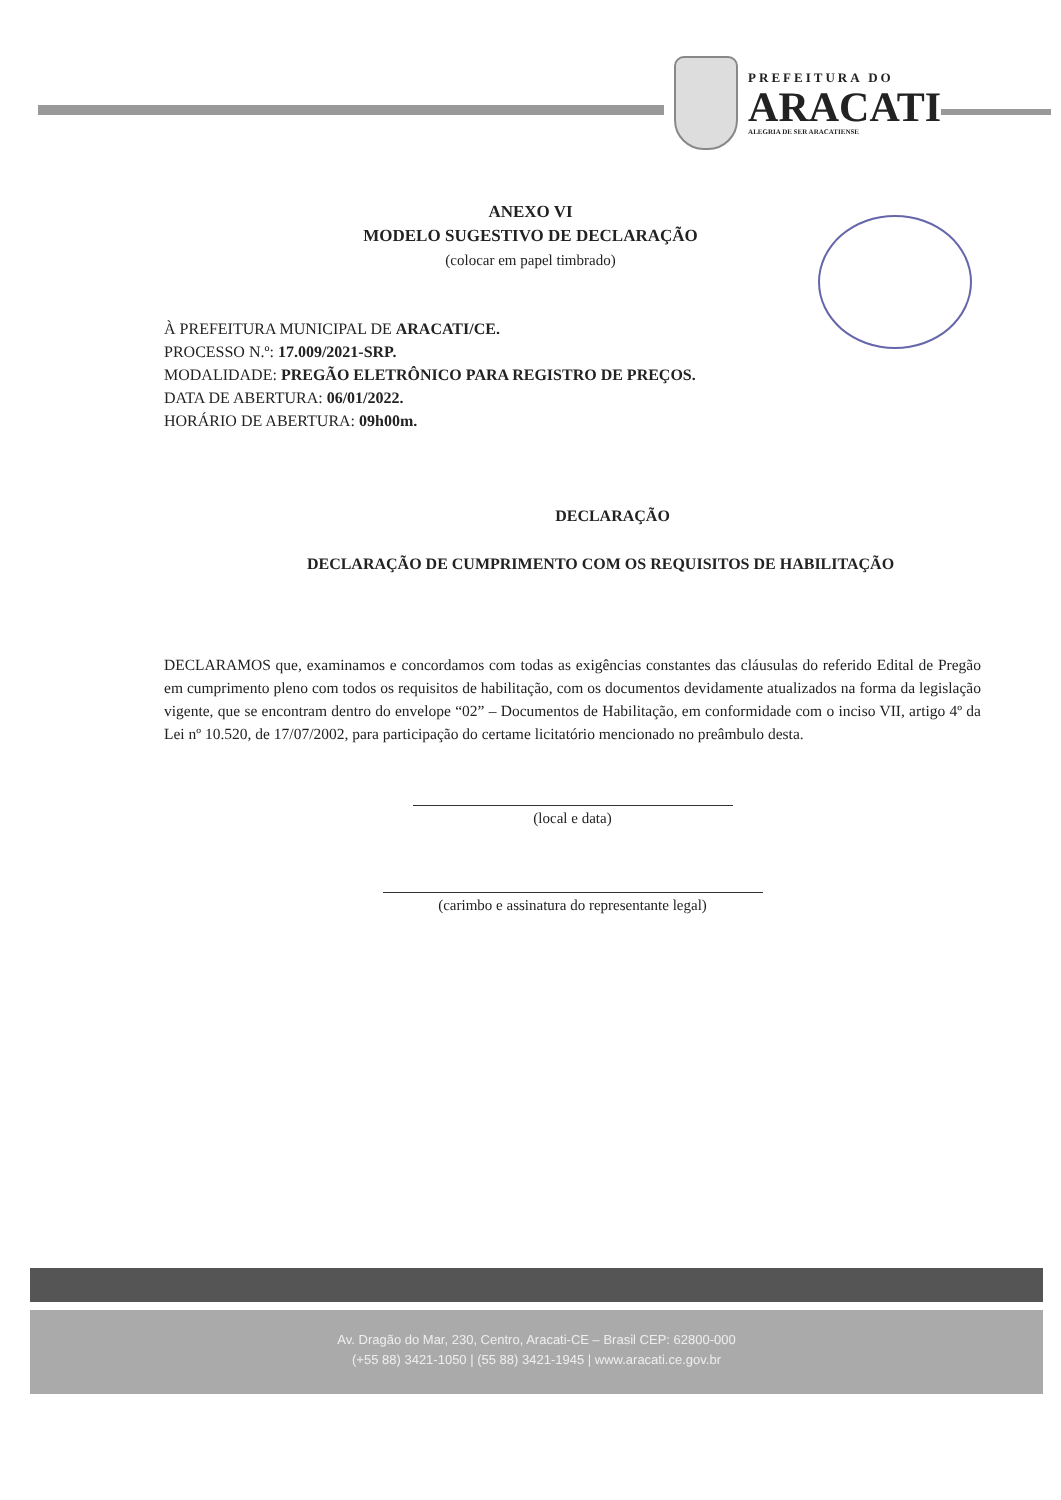PREFEITURA DO
ARACATI
ALEGRIA DE SER ARACATIENSE
ANEXO VI
MODELO SUGESTIVO DE DECLARAÇÃO
(colocar em papel timbrado)
À PREFEITURA MUNICIPAL DE ARACATI/CE.
PROCESSO N.º: 17.009/2021-SRP.
MODALIDADE: PREGÃO ELETRÔNICO PARA REGISTRO DE PREÇOS.
DATA DE ABERTURA: 06/01/2022.
HORÁRIO DE ABERTURA: 09h00m.
DECLARAÇÃO
DECLARAÇÃO DE CUMPRIMENTO COM OS REQUISITOS DE HABILITAÇÃO
DECLARAMOS que, examinamos e concordamos com todas as exigências constantes das cláusulas do referido Edital de Pregão em cumprimento pleno com todos os requisitos de habilitação, com os documentos devidamente atualizados na forma da legislação vigente, que se encontram dentro do envelope “02” – Documentos de Habilitação, em conformidade com o inciso VII, artigo 4º da Lei nº 10.520, de 17/07/2002, para participação do certame licitatório mencionado no preâmbulo desta.
(local e data)
(carimbo e assinatura do representante legal)
Av. Dragão do Mar, 230, Centro, Aracati-CE – Brasil CEP: 62800-000
(+55 88) 3421-1050 | (55 88) 3421-1945 | www.aracati.ce.gov.br